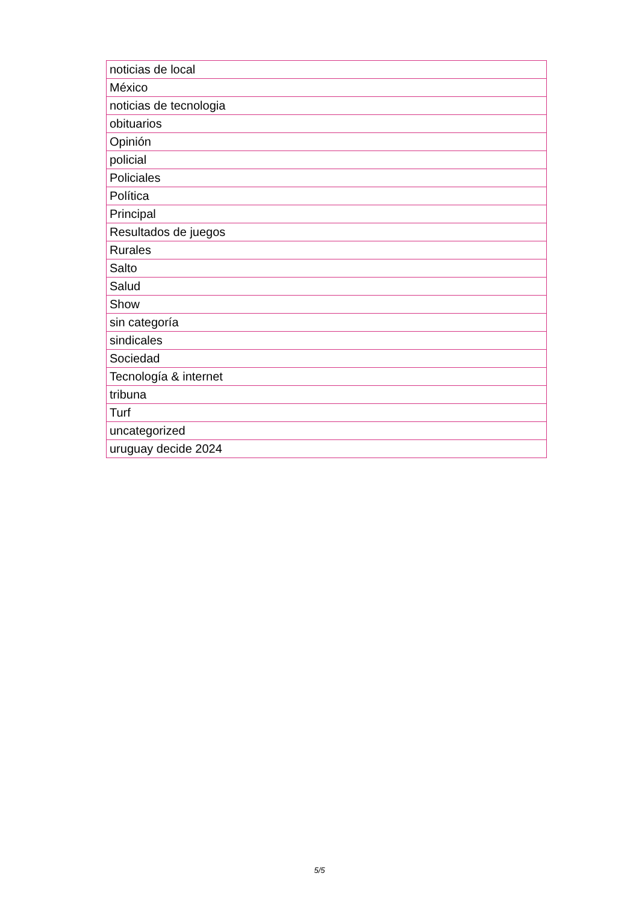| noticias de local |
| México |
| noticias de tecnologia |
| obituarios |
| Opinión |
| policial |
| Policiales |
| Política |
| Principal |
| Resultados de juegos |
| Rurales |
| Salto |
| Salud |
| Show |
| sin categoría |
| sindicales |
| Sociedad |
| Tecnología & internet |
| tribuna |
| Turf |
| uncategorized |
| uruguay decide 2024 |
5/5